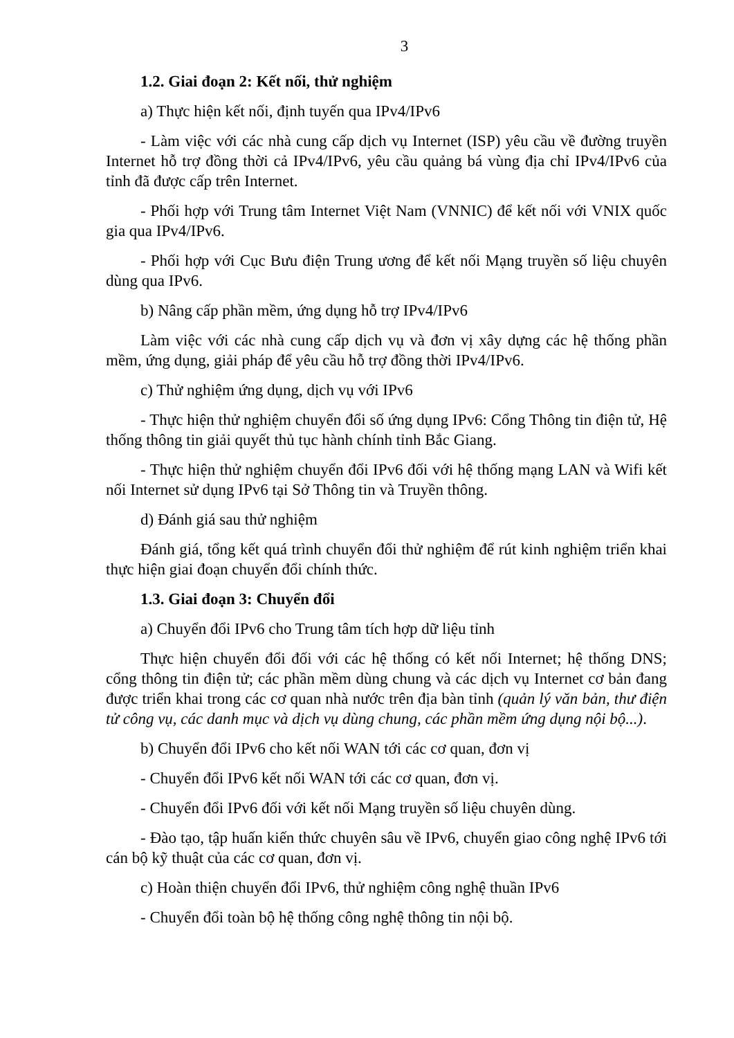3
1.2. Giai đoạn 2: Kết nối, thử nghiệm
a) Thực hiện kết nối, định tuyến qua IPv4/IPv6
- Làm việc với các nhà cung cấp dịch vụ Internet (ISP) yêu cầu về đường truyền Internet hỗ trợ đồng thời cả IPv4/IPv6, yêu cầu quảng bá vùng địa chỉ IPv4/IPv6 của tỉnh đã được cấp trên Internet.
- Phối hợp với Trung tâm Internet Việt Nam (VNNIC) để kết nối với VNIX quốc gia qua IPv4/IPv6.
- Phối hợp với Cục Bưu điện Trung ương để kết nối Mạng truyền số liệu chuyên dùng qua IPv6.
b) Nâng cấp phần mềm, ứng dụng hỗ trợ IPv4/IPv6
Làm việc với các nhà cung cấp dịch vụ và đơn vị xây dựng các hệ thống phần mềm, ứng dụng, giải pháp để yêu cầu hỗ trợ đồng thời IPv4/IPv6.
c) Thử nghiệm ứng dụng, dịch vụ với IPv6
- Thực hiện thử nghiệm chuyển đổi số ứng dụng IPv6: Cổng Thông tin điện tử, Hệ thống thông tin giải quyết thủ tục hành chính tỉnh Bắc Giang.
- Thực hiện thử nghiệm chuyển đổi IPv6 đối với hệ thống mạng LAN và Wifi kết nối Internet sử dụng IPv6 tại Sở Thông tin và Truyền thông.
d) Đánh giá sau thử nghiệm
Đánh giá, tổng kết quá trình chuyển đổi thử nghiệm để rút kinh nghiệm triển khai thực hiện giai đoạn chuyển đổi chính thức.
1.3. Giai đoạn 3: Chuyển đổi
a) Chuyển đổi IPv6 cho Trung tâm tích hợp dữ liệu tỉnh
Thực hiện chuyển đổi đối với các hệ thống có kết nối Internet; hệ thống DNS; cổng thông tin điện tử; các phần mềm dùng chung và các dịch vụ Internet cơ bản đang được triển khai trong các cơ quan nhà nước trên địa bàn tỉnh (quản lý văn bản, thư điện tử công vụ, các danh mục và dịch vụ dùng chung, các phần mềm ứng dụng nội bộ...).
b) Chuyển đổi IPv6 cho kết nối WAN tới các cơ quan, đơn vị
- Chuyển đổi IPv6 kết nối WAN tới các cơ quan, đơn vị.
- Chuyển đổi IPv6 đối với kết nối Mạng truyền số liệu chuyên dùng.
- Đào tạo, tập huấn kiến thức chuyên sâu về IPv6, chuyển giao công nghệ IPv6 tới cán bộ kỹ thuật của các cơ quan, đơn vị.
c) Hoàn thiện chuyển đổi IPv6, thử nghiệm công nghệ thuần IPv6
- Chuyển đổi toàn bộ hệ thống công nghệ thông tin nội bộ.